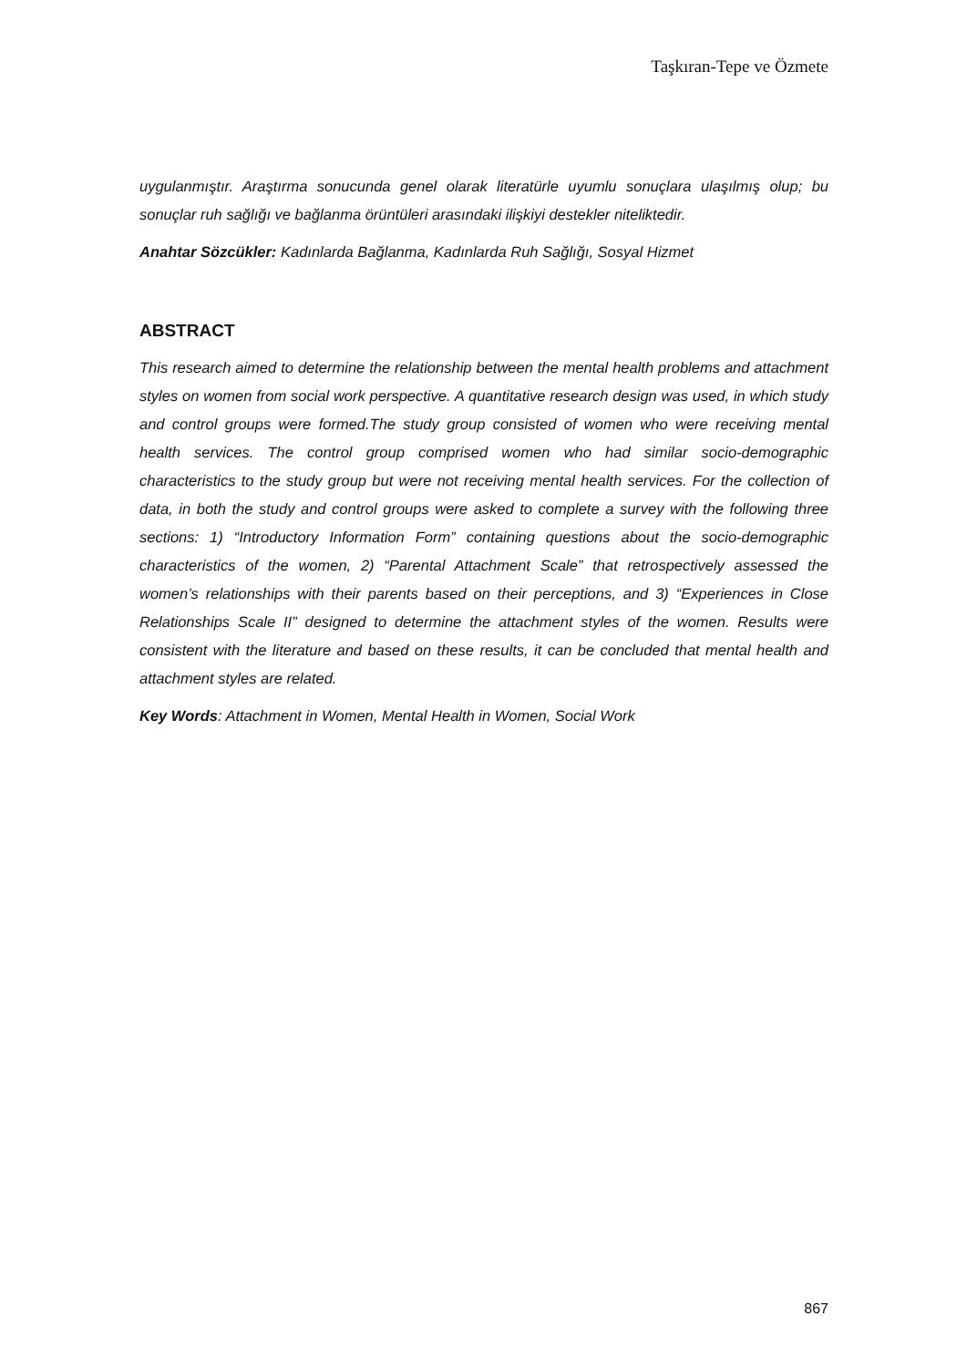Taşkıran-Tepe ve Özmete
uygulanmıştır. Araştırma sonucunda genel olarak literatürle uyumlu sonuçlara ulaşılmış olup; bu sonuçlar ruh sağlığı ve bağlanma örüntüleri arasındaki ilişkiyi destekler niteliktedir.
Anahtar Sözcükler: Kadınlarda Bağlanma, Kadınlarda Ruh Sağlığı, Sosyal Hizmet
ABSTRACT
This research aimed to determine the relationship between the mental health problems and attachment styles on women from social work perspective. A quantitative research design was used, in which study and control groups were formed.The study group consisted of women who were receiving mental health services. The control group comprised women who had similar socio-demographic characteristics to the study group but were not receiving mental health services. For the collection of data, in both the study and control groups were asked to complete a survey with the following three sections: 1) “Introductory Information Form” containing questions about the socio-demographic characteristics of the women, 2) “Parental Attachment Scale” that retrospectively assessed the women’s relationships with their parents based on their perceptions, and 3) “Experiences in Close Relationships Scale II” designed to determine the attachment styles of the women. Results were consistent with the literature and based on these results, it can be concluded that mental health and attachment styles are related.
Key Words: Attachment in Women, Mental Health in Women, Social Work
867